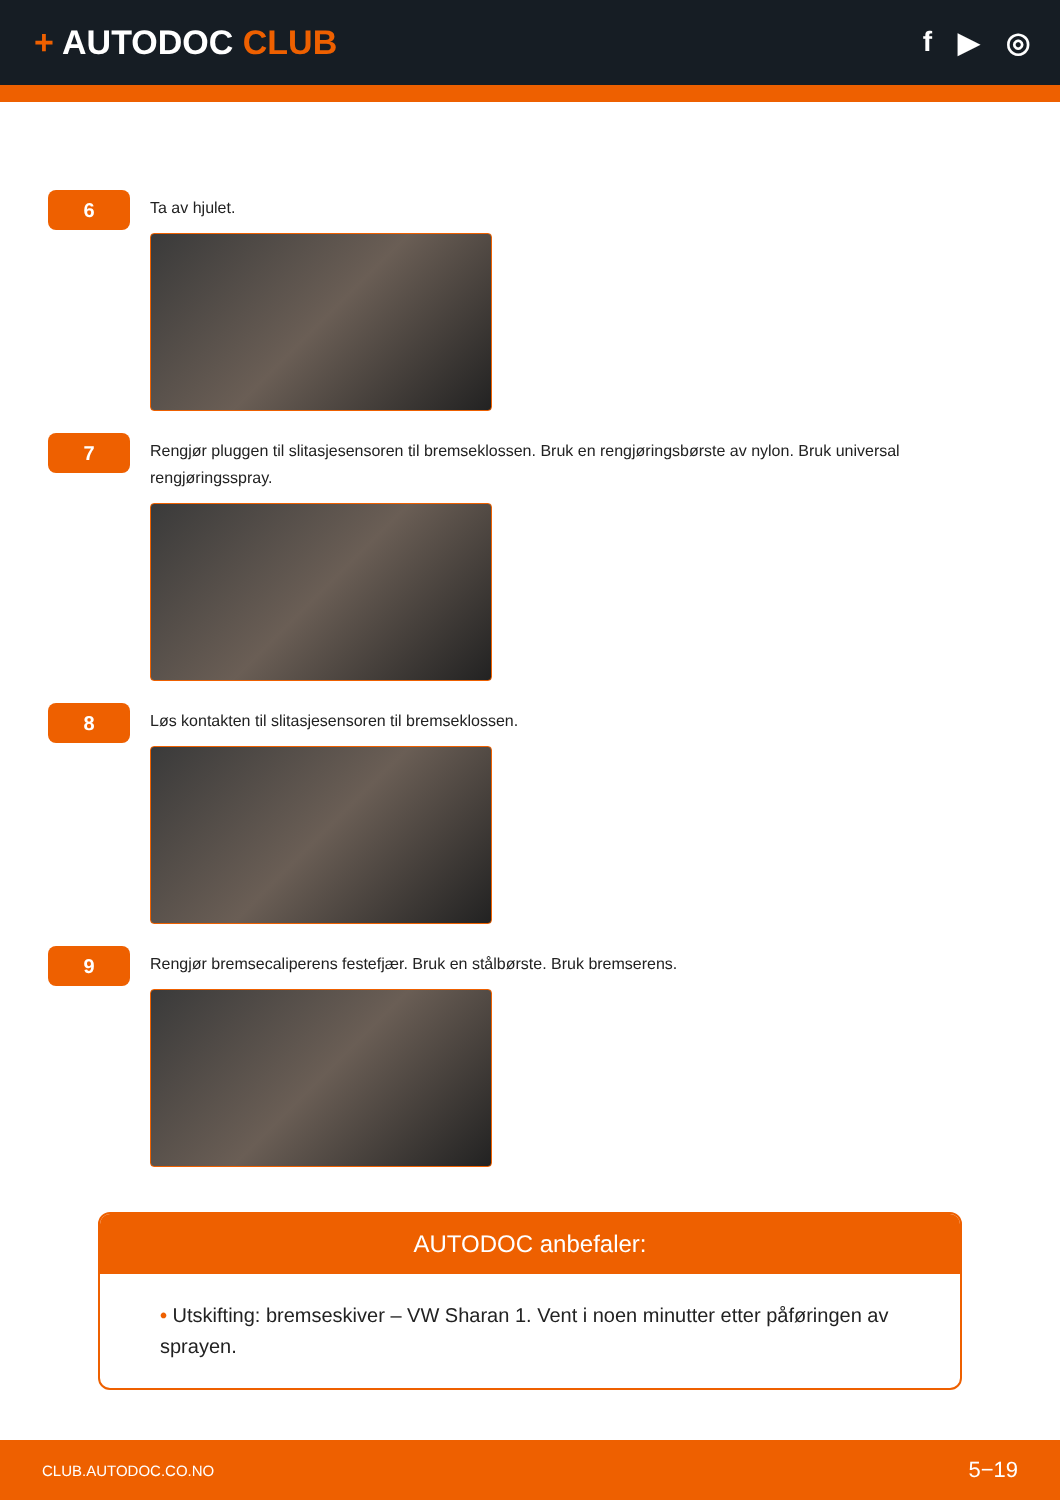+ AUTODOC CLUB
f ▶ ◎
6
Ta av hjulet.
7
Rengjør pluggen til slitasjesensoren til bremseklossen. Bruk en rengjøringsbørste av nylon. Bruk universal rengjøringsspray.
8
Løs kontakten til slitasjesensoren til bremseklossen.
9
Rengjør bremsecaliperens festefjær. Bruk en stålbørste. Bruk bremserens.
AUTODOC anbefaler:
• Utskifting: bremseskiver – VW Sharan 1. Vent i noen minutter etter påføringen av sprayen.
CLUB.AUTODOC.CO.NO 5−19